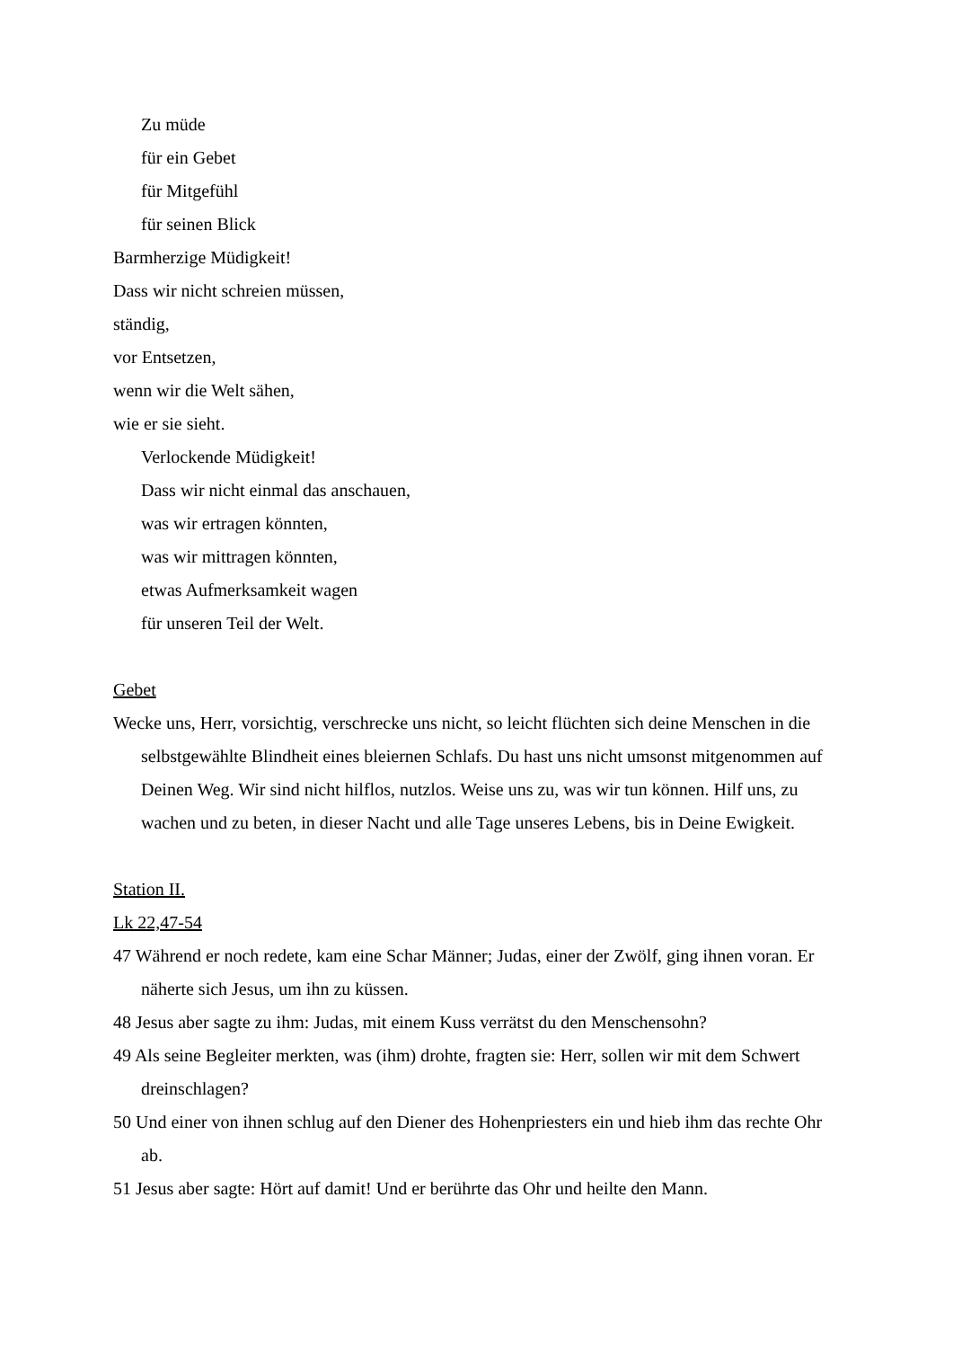Zu müde
für ein Gebet
für Mitgefühl
für seinen Blick
Barmherzige Müdigkeit!
Dass wir nicht schreien müssen,
ständig,
vor Entsetzen,
wenn wir die Welt sähen,
wie er sie sieht.
Verlockende Müdigkeit!
Dass wir nicht einmal das anschauen,
was wir ertragen könnten,
was wir mittragen könnten,
etwas Aufmerksamkeit wagen
für unseren Teil der Welt.
Gebet
Wecke uns, Herr, vorsichtig, verschrecke uns nicht, so leicht flüchten sich deine Menschen in die selbstgewählte Blindheit eines bleiernen Schlafs. Du hast uns nicht umsonst mitgenommen auf Deinen Weg. Wir sind nicht hilflos, nutzlos. Weise uns zu, was wir tun können. Hilf uns, zu wachen und zu beten, in dieser Nacht und alle Tage unseres Lebens, bis in Deine Ewigkeit.
Station II.
Lk 22,47-54
47 Während er noch redete, kam eine Schar Männer; Judas, einer der Zwölf, ging ihnen voran. Er näherte sich Jesus, um ihn zu küssen.
48 Jesus aber sagte zu ihm: Judas, mit einem Kuss verrätst du den Menschensohn?
49 Als seine Begleiter merkten, was (ihm) drohte, fragten sie: Herr, sollen wir mit dem Schwert dreinschlagen?
50 Und einer von ihnen schlug auf den Diener des Hohenpriesters ein und hieb ihm das rechte Ohr ab.
51 Jesus aber sagte: Hört auf damit! Und er berührte das Ohr und heilte den Mann.